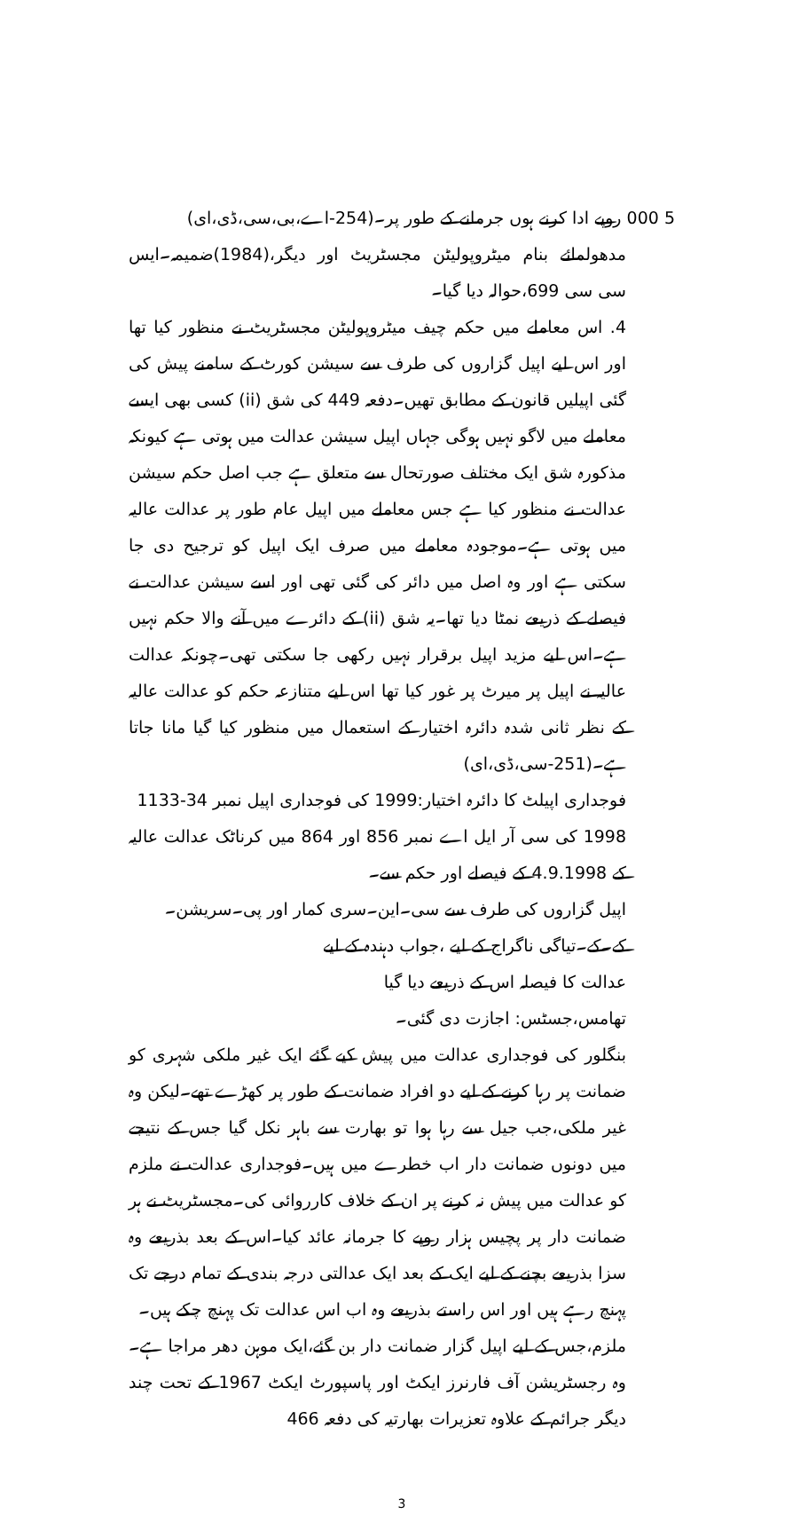5 000 روپے ادا کرنے ہوں جرمانے کے طور پر۔(254-اے،بی،سی،ڈی،ای)
مدھولمائے بنام میٹروپولیٹن مجسٹریٹ اور دیگر،(1984)ضمیمہ۔ایس سی سی 699،حوالہ دیا گیا۔
4. اس معاملے میں حکم چیف میٹروپولیٹن مجسٹریٹ نے منظور کیا تھا اور اس لیے اپیل گزاروں کی طرف سے سیشن کورٹ کے سامنے پیش کی گئی اپیلیں قانون کے مطابق تھیں۔دفعہ 449 کی شق (ii) کسی بھی ایسے معاملے میں لاگو نہیں ہوگی جہاں اپیل سیشن عدالت میں ہوتی ہے کیونکہ مذکورہ شق ایک مختلف صورتحال سے متعلق ہے جب اصل حکم سیشن عدالت نے منظور کیا ہے جس معاملے میں اپیل عام طور پر عدالت عالیہ میں ہوتی ہے۔موجودہ معاملے میں صرف ایک اپیل کو ترجیح دی جا سکتی ہے اور وہ اصل میں دائر کی گئی تھی اور اسے سیشن عدالت نے فیصلے کے ذریعے نمٹا دیا تھا۔یہ شق (ii) کے دائرے میں آنے والا حکم نہیں ہے۔اس لیے مزید اپیل برقرار نہیں رکھی جا سکتی تھی۔چونکہ عدالت عالیہ نے اپیل پر میرٹ پر غور کیا تھا اس لیے متنازعہ حکم کو عدالت عالیہ کے نظر ثانی شدہ دائرہ اختیار کے استعمال میں منظور کیا گیا مانا جاتا ہے۔(251-سی،ڈی،ای)
فوجداری اپیلٹ کا دائرہ اختیار:1999 کی فوجداری اپیل نمبر 34-1133
1998 کی سی آر ایل اے نمبر 856 اور 864 میں کرناٹک عدالت عالیہ کے 4.9.1998 کے فیصلے اور حکم سے۔
اپیل گزاروں کی طرف سے سی۔این۔سری کمار اور پی۔سریشن۔
کے۔کے۔تیاگی ناگراج کے لیے ،جواب دہندہ کے لیے
عدالت کا فیصلہ اس کے ذریعے دیا گیا
تھامس،جسٹس: اجازت دی گئی۔
بنگلور کی فوجداری عدالت میں پیش کیے گئے ایک غیر ملکی شہری کو ضمانت پر رہا کرنے کے لیے دو افراد ضمانت کے طور پر کھڑے تھے۔لیکن وہ غیر ملکی،جب جیل سے رہا ہوا تو بھارت سے باہر نکل گیا جس کے نتیجے میں دونوں ضمانت دار اب خطرے میں ہیں۔فوجداری عدالت نے ملزم کو عدالت میں پیش نہ کرنے پر ان کے خلاف کارروائی کی۔مجسٹریٹ نے ہر ضمانت دار پر پچیس ہزار روپے کا جرمانہ عائد کیا۔اس کے بعد بذریعے وہ سزا بذریعے بچنے کے لیے ایک کے بعد ایک عدالتی درجہ بندی کے تمام درجے تک پہنچ رہے ہیں اور اس راستے بذریعے وہ اب اس عدالت تک پہنچ چکے ہیں۔
ملزم،جس کے لیے اپیل گزار ضمانت دار بن گئے،ایک موہن دھر مراجا ہے۔وہ رجسٹریشن آف فارنرز ایکٹ اور پاسپورٹ ایکٹ 1967 کے تحت چند دیگر جرائم کے علاوہ تعزیرات بھارتیہ کی دفعہ 466
3